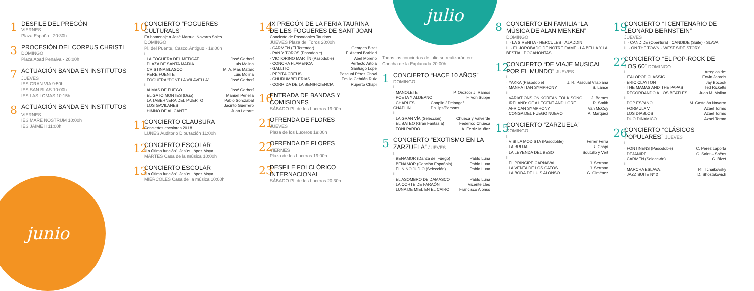junio
julio
1
DESFILE DEL PREGÓN
VIERNES
Plaza España · 20:30h
3
PROCESIÓN DEL CORPUS CHRISTI
DOMINGO
Plaza Abad Penalva · 20:00h
7
ACTUACIÓN BANDA EN INSTITUTOS JUEVES
IES GRAN VIA 9:50h
IES SAN BLAS 10:00h
IES LAS LOMAS 10:15h
8
ACTUACIÓN BANDA EN INSTITUTOS VIERNES
IES MARE NOSTRUM 10:00h
IES JAIME II 11:00h
10
CONCIERTO “FOGUERES CULTURALS”
En homenaje a José Manuel Navarro Sales
DOMINGO
Pl. del Puente, Casco Antiguo · 19:00h
I.
· LA FOGUERA DEL MERCAT José Garberí
· PLAZA DE SANTA MARÍA Luis Molina
· CRISTINA BLASCO M. A. Mas Mataix
· PERE FUENTE Luis Molina
· FOGUERA “PONT LA VILAVELLA” José Garberí
II.
· ALMAS DE FUEGO José Garberí
· EL GATO MONTES (Dúo) Manuel Penella
· LA TABERNERA DEL PUERTO Pablo Sorozabal
· LOS GAVILANES Jacinto Guerrero
· HIMNO DE ALICANTE Juan Latorre
11
CONCIERTO CLAUSURA
Conciertos escolares 2018
LUNES Auditorio Diputación 11:00h
12
CONCIERTO ESCOLAR
“La última función”. Jesús López Moya.
MARTES Casa de la música 10:00h
13
CONCIERTO ESCOLAR
“La última función”. Jesús López Moya.
MIÉRCOLES Casa de la música 10:00h
14
IX PREGÓN DE LA FERIA TAURINA DE LES FOGUERES DE SANT JOAN
Concierto de Pasodobles Taurinos
JUEVES Plaza del Toros 20:00h
· CARMEN (El Toreador) Georges Bizet
· PAN Y TOROS (Pasodoble) F. Asensi Barbieri
· VICTORINO MARTÍN (Pasodoble) Abel Moreno
· CONCHA FLAMENCA Perfecto Artola
· GALLITO Santiago Lope
· PEPITA CREUS Pascual Pérez Chovi
· CHURUMBELERIAS Emilio Cebrián Ruiz
· CORRIDA DE LA BENIFICIENCIA Ruperto Chapí
16
ENTRADA DE BANDAS Y COMISIONES
SÁBADO Pl. de los Luceros 19:00h
21
OFRENDA DE FLORES
JUEVES
Plaza de los Luceros 19:00h
22
OFRENDA DE FLORES
VIERNES
Plaza de los Luceros 19:00h
23
DESFILE FOLCLÓRICO INTERNACIONAL
SÁBADO Pl. de los Luceros 20:30h
Todos los conciertos de julio se realizarán en:
Concha de la Explanada 20:00h
1
CONCIERTO “HACE 10 AÑOS”
DOMINGO
I.
· MANOLETE P. Orozco/ J. Ramos
· POETA Y ALDEANO F. von Suppé
· CHARLES CHAPLIN Chaplin / Delange/ Phillips/Parsons
II.
· LA GRAN VÍA (Selección) Chueca y Valverde
· EL BATEO (Gran Fantasía) Federico Chueca
· TONI PARDO A. Ferriz Muñoz
5
CONCIERTO “EXOTISMO EN LA ZARZUELA” JUEVES
I.
· BENAMOR (Danza del Fuego) Pablo Luna
· BENAMOR (Canción Española) Pablo Luna
· EL NIÑO JUDIO (Selección) Pablo Luna
II.
· EL ASOMBRO DE DAMASCO Pablo Luna
· LA CORTE DE FARAÓN Vicente Lleó
· LUNA DE MIEL EN EL CAIRO Francisco Alonso
8
CONCIERTO EN FAMILIA “LA MÚSICA DE ALAN MENKEN”
DOMINGO
I. · LA SIRENITA · HERCULES · ALADDIN
II. · EL JOROBADO DE NOTRE DAME · LA BELLA Y LA BESTIA · POCAHONTAS
12
CONCIERTO “DE VIAJE MUSICAL POR EL MUNDO” JUEVES
I.
· YAKKA (Pasodoble) J. R. Pascual Vilaplana
· MANHATTAN SYMPHONY S. Lance
II.
· VARIATIONS ON KOREAN FOLK SONG J. Barnes
· IRELAND: OF A LEGENT AND LORE R. Smith
· AFRICAN SYMPHONY Van McCoy
· CONGA DEL FUEGO NUEVO A. Marquez
15
CONCIERTO “ZARZUELA”
DOMINGO
I.
· VISI LA MODISTA (Pasodoble) Ferrer Ferra
· LA BRUJA R. Chapí
· LA LEYENDA DEL BESO Soutullo y Vert
II.
· EL PRINCIPE CARNAVAL J. Serrano
· LA VENTA DE LOS GATOS J. Serrano
· LA BODA DE LUIS ALONSO G. Giménez
19
CONCIERTO “I CENTENARIO DE LEONARD BERNSTEIN”
JUEVES
I. · CANDIDE (Obertura) · CANDIDE (Suite) · SLAVA
II. · ON THE TOWN · WEST SIDE STORY
22
CONCIERTO “EL POP-ROCK DE LOS 60” DOMINGO
I. Arreglos de:
· ITALOPOP CLASSIC Erwin Jahreis
· ERIC CLAYTON Jay Bocook
· THE MAMAS AND THE PAPAS Ted Ricketts
· RECORDANDO A LOS BEATLES Juan M. Molina
II.
· POP ESPAÑOL M. Castejón Navarro
· FORMULA V Azael Tormo
· LOS DIABLOS Azael Tormo
· DÚO DINÁMICO Azael Tormo
26
CONCIERTO “CLÁSICOS POPULARES” JUEVES
I.
· FONTINENS (Pasodoble) C. Pérez Laporta
· DEJANIRE C. Saint – Saëns
· CARMEN (Selección) G. Bizet
II.
· MARCHA ESLAVA P.I. Tchaikovsky
· JAZZ SUITE Nº 2 D. Shostakovich